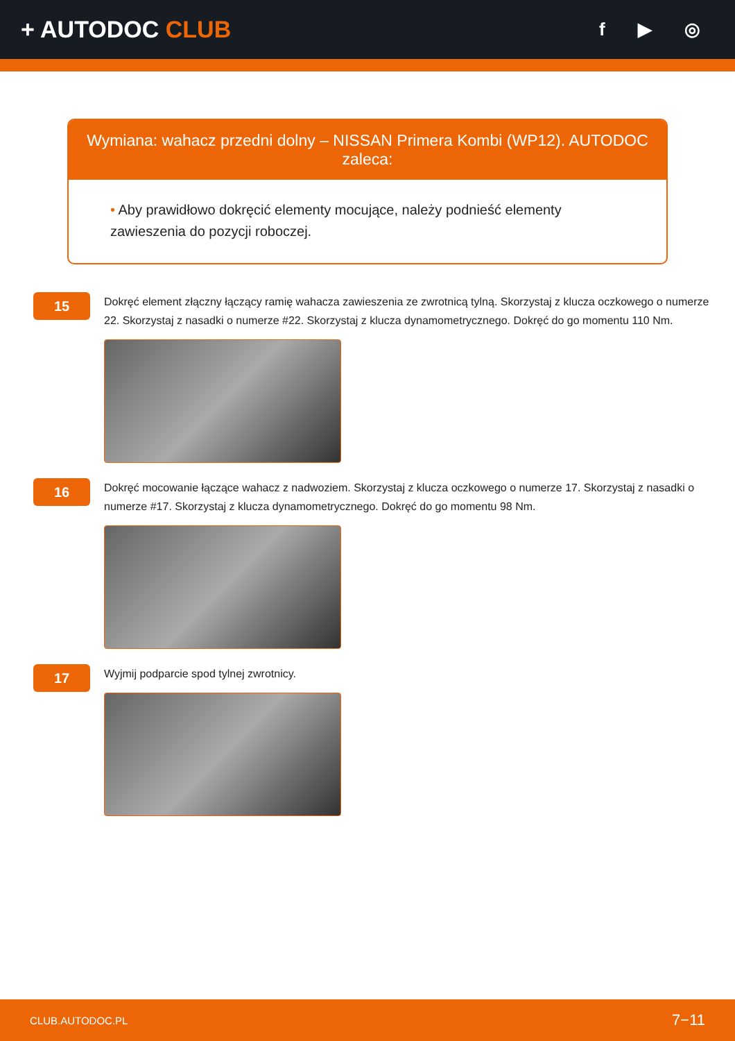+ AUTODOC CLUB
f ▶ ◎
Wymiana: wahacz przedni dolny – NISSAN Primera Kombi (WP12). AUTODOC zaleca:
• Aby prawidłowo dokręcić elementy mocujące, należy podnieść elementy zawieszenia do pozycji roboczej.
15
Dokręć element złączny łączący ramię wahacza zawieszenia ze zwrotnicą tylną. Skorzystaj z klucza oczkowego o numerze 22. Skorzystaj z nasadki o numerze #22. Skorzystaj z klucza dynamometrycznego. Dokręć do go momentu 110 Nm.
16
Dokręć mocowanie łączące wahacz z nadwoziem. Skorzystaj z klucza oczkowego o numerze 17. Skorzystaj z nasadki o numerze #17. Skorzystaj z klucza dynamometrycznego. Dokręć do go momentu 98 Nm.
17
Wyjmij podparcie spod tylnej zwrotnicy.
CLUB.AUTODOC.PL 7−11